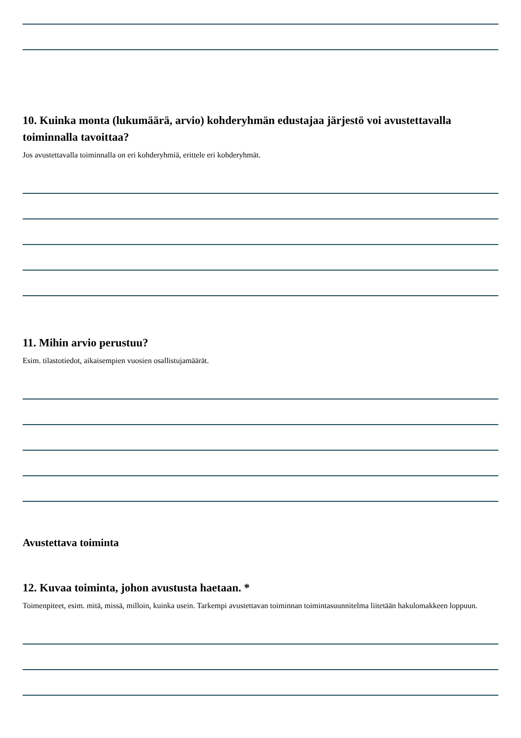10. Kuinka monta (lukumäärä, arvio) kohderyhmän edustajaa järjestö voi avustettavalla toiminnalla tavoittaa?
Jos avustettavalla toiminnalla on eri kohderyhmiä, erittele eri kohderyhmät.
11. Mihin arvio perustuu?
Esim. tilastotiedot, aikaisempien vuosien osallistujamäärät.
Avustettava toiminta
12. Kuvaa toiminta, johon avustusta haetaan. *
Toimenpiteet, esim. mitä, missä, milloin, kuinka usein. Tarkempi avustettavan toiminnan toimintasuunnitelma liitetään hakulomakkeen loppuun.